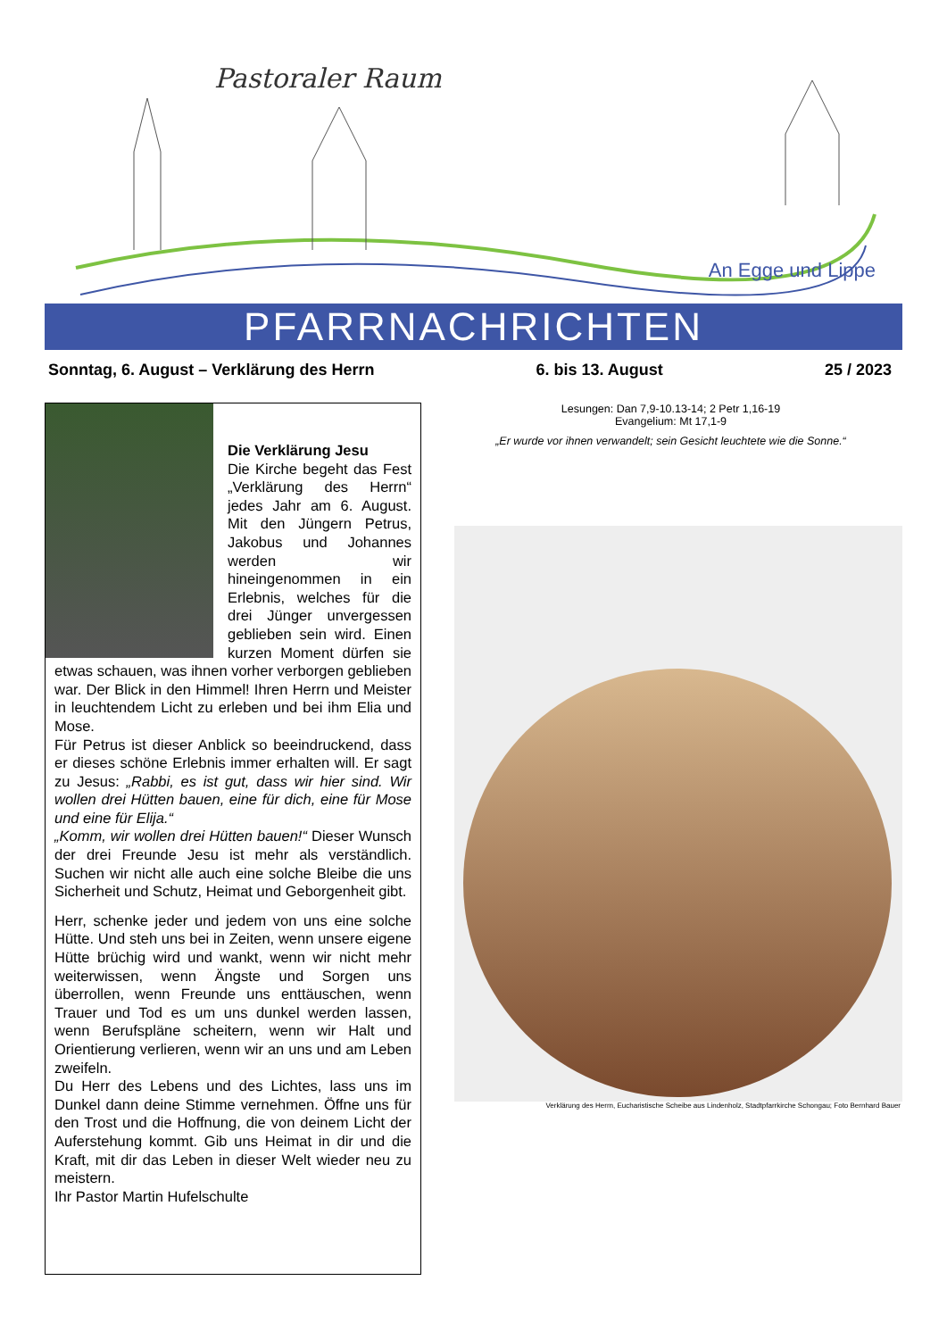Pastoraler Raum
An Egge und Lippe
PFARRNACHRICHTEN
Sonntag, 6. August – Verklärung des Herrn 6. bis 13. August 25 / 2023
Die Verklärung Jesu
Die Kirche begeht das Fest „Verklärung des Herrn“ jedes Jahr am 6. August. Mit den Jüngern Petrus, Jakobus und Johannes werden wir hineingenommen in ein Erlebnis, welches für die drei Jünger unvergessen geblieben sein wird. Einen kurzen Moment dürfen sie etwas schauen, was ihnen vorher verborgen geblieben war. Der Blick in den Himmel! Ihren Herrn und Meister in leuchtendem Licht zu erleben und bei ihm Elia und Mose.
Für Petrus ist dieser Anblick so beeindruckend, dass er dieses schöne Erlebnis immer erhalten will. Er sagt zu Jesus: „Rabbi, es ist gut, dass wir hier sind. Wir wollen drei Hütten bauen, eine für dich, eine für Mose und eine für Elija.“
„Komm, wir wollen drei Hütten bauen!“ Dieser Wunsch der drei Freunde Jesu ist mehr als verständlich. Suchen wir nicht alle auch eine solche Bleibe die uns Sicherheit und Schutz, Heimat und Geborgenheit gibt.
Herr, schenke jeder und jedem von uns eine solche Hütte. Und steh uns bei in Zeiten, wenn unsere eigene Hütte brüchig wird und wankt, wenn wir nicht mehr weiterwissen, wenn Ängste und Sorgen uns überrollen, wenn Freunde uns enttäuschen, wenn Trauer und Tod es um uns dunkel werden lassen, wenn Berufspläne scheitern, wenn wir Halt und Orientierung verlieren, wenn wir an uns und am Leben zweifeln.
Du Herr des Lebens und des Lichtes, lass uns im Dunkel dann deine Stimme vernehmen. Öffne uns für den Trost und die Hoffnung, die von deinem Licht der Auferstehung kommt. Gib uns Heimat in dir und die Kraft, mit dir das Leben in dieser Welt wieder neu zu meistern.
Ihr Pastor Martin Hufelschulte
Lesungen: Dan 7,9-10.13-14; 2 Petr 1,16-19
Evangelium: Mt 17,1-9
„Er wurde vor ihnen verwandelt; sein Gesicht leuchtete wie die Sonne.“
Verklärung des Herrn, Eucharistische Scheibe aus Lindenholz, Stadtpfarrkirche Schongau; Foto Bernhard Bauer